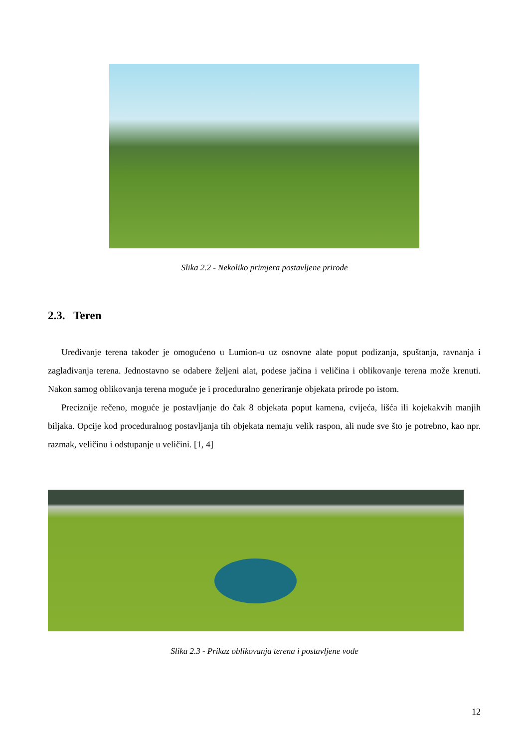Slika 2.2 - Nekoliko primjera postavljene prirode
2.3. Teren
Uređivanje terena također je omogućeno u Lumion-u uz osnovne alate poput podizanja, spuštanja, ravnanja i zaglađivanja terena. Jednostavno se odabere željeni alat, podese jačina i veličina i oblikovanje terena može krenuti. Nakon samog oblikovanja terena moguće je i proceduralno generiranje objekata prirode po istom.
Preciznije rečeno, moguće je postavljanje do čak 8 objekata poput kamena, cvijeća, lišća ili kojekakvih manjih biljaka. Opcije kod proceduralnog postavljanja tih objekata nemaju velik raspon, ali nude sve što je potrebno, kao npr. razmak, veličinu i odstupanje u veličini. [1, 4]
Slika 2.3 - Prikaz oblikovanja terena i postavljene vode
12